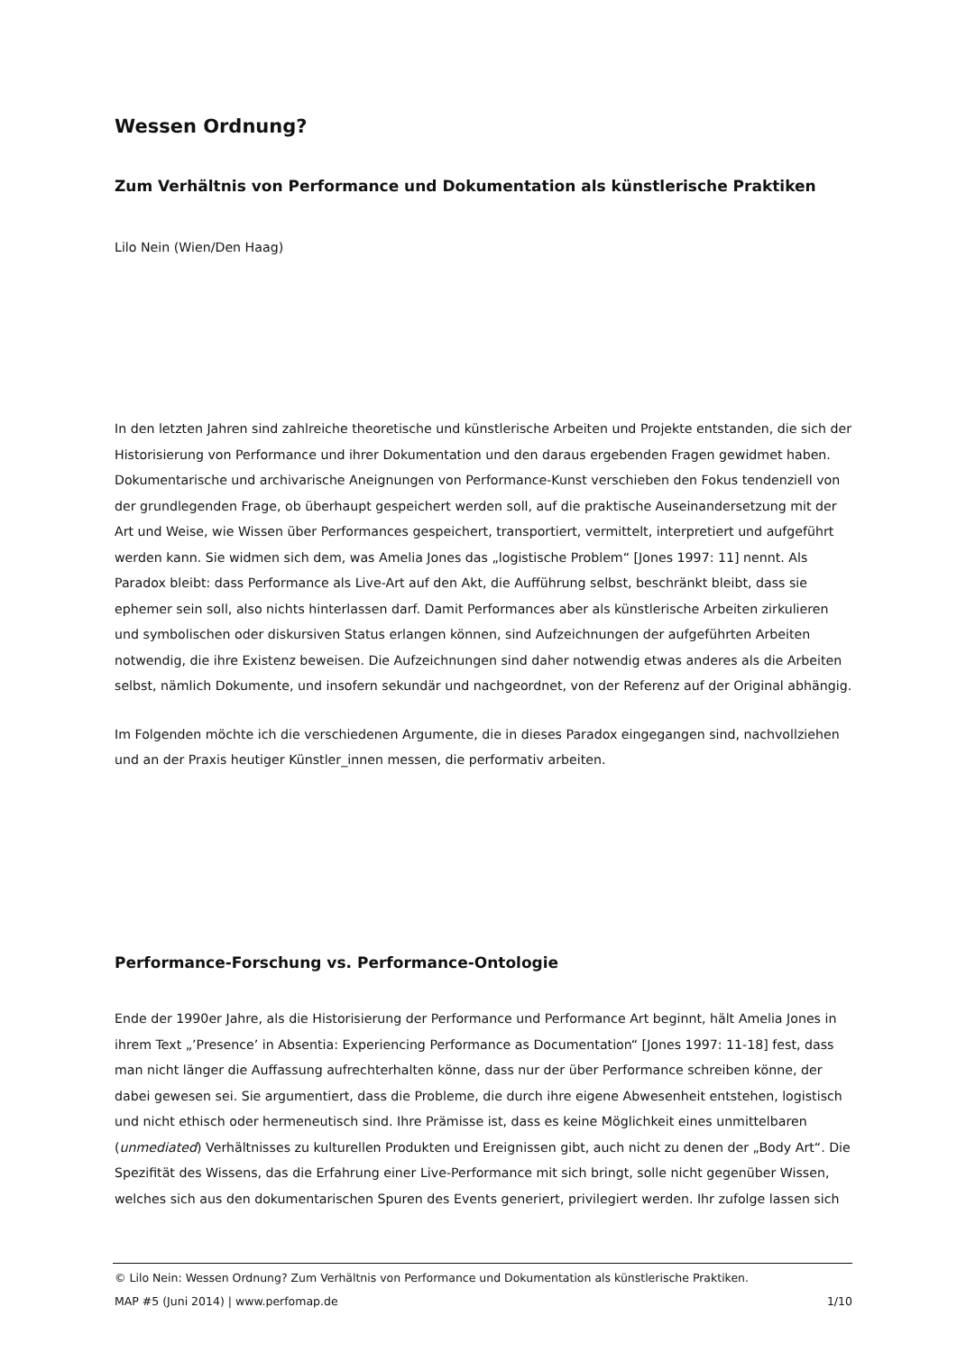Wessen Ordnung?
Zum Verhältnis von Performance und Dokumentation als künstlerische Praktiken
Lilo Nein (Wien/Den Haag)
In den letzten Jahren sind zahlreiche theoretische und künstlerische Arbeiten und Projekte entstanden, die sich der Historisierung von Performance und ihrer Dokumentation und den daraus ergebenden Fragen gewidmet haben. Dokumentarische und archivarische Aneignungen von Performance-Kunst verschieben den Fokus tendenziell von der grundlegenden Frage, ob überhaupt gespeichert werden soll, auf die praktische Auseinandersetzung mit der Art und Weise, wie Wissen über Performances gespeichert, transportiert, vermittelt, interpretiert und aufgeführt werden kann. Sie widmen sich dem, was Amelia Jones das „logistische Problem“ [Jones 1997: 11] nennt. Als Paradox bleibt: dass Performance als Live-Art auf den Akt, die Aufführung selbst, beschränkt bleibt, dass sie ephemer sein soll, also nichts hinterlassen darf. Damit Performances aber als künstlerische Arbeiten zirkulieren und symbolischen oder diskursiven Status erlangen können, sind Aufzeichnungen der aufgeführten Arbeiten notwendig, die ihre Existenz beweisen. Die Aufzeichnungen sind daher notwendig etwas anderes als die Arbeiten selbst, nämlich Dokumente, und insofern sekundär und nachgeordnet, von der Referenz auf der Original abhängig.
Im Folgenden möchte ich die verschiedenen Argumente, die in dieses Paradox eingegangen sind, nachvollziehen und an der Praxis heutiger Künstler_innen messen, die performativ arbeiten.
Performance-Forschung vs. Performance-Ontologie
Ende der 1990er Jahre, als die Historisierung der Performance und Performance Art beginnt, hält Amelia Jones in ihrem Text „’Presence’ in Absentia: Experiencing Performance as Documentation“ [Jones 1997: 11-18] fest, dass man nicht länger die Auffassung aufrechterhalten könne, dass nur der über Performance schreiben könne, der dabei gewesen sei. Sie argumentiert, dass die Probleme, die durch ihre eigene Abwesenheit entstehen, logistisch und nicht ethisch oder hermeneutisch sind. Ihre Prämisse ist, dass es keine Möglichkeit eines unmittelbaren (unmediated) Verhältnisses zu kulturellen Produkten und Ereignissen gibt, auch nicht zu denen der „Body Art“. Die Spezifität des Wissens, das die Erfahrung einer Live-Performance mit sich bringt, solle nicht gegenüber Wissen, welches sich aus den dokumentarischen Spuren des Events generiert, privilegiert werden. Ihr zufolge lassen sich
© Lilo Nein: Wessen Ordnung? Zum Verhältnis von Performance und Dokumentation als künstlerische Praktiken.
MAP #5 (Juni 2014) | www.perfomap.de 1/10